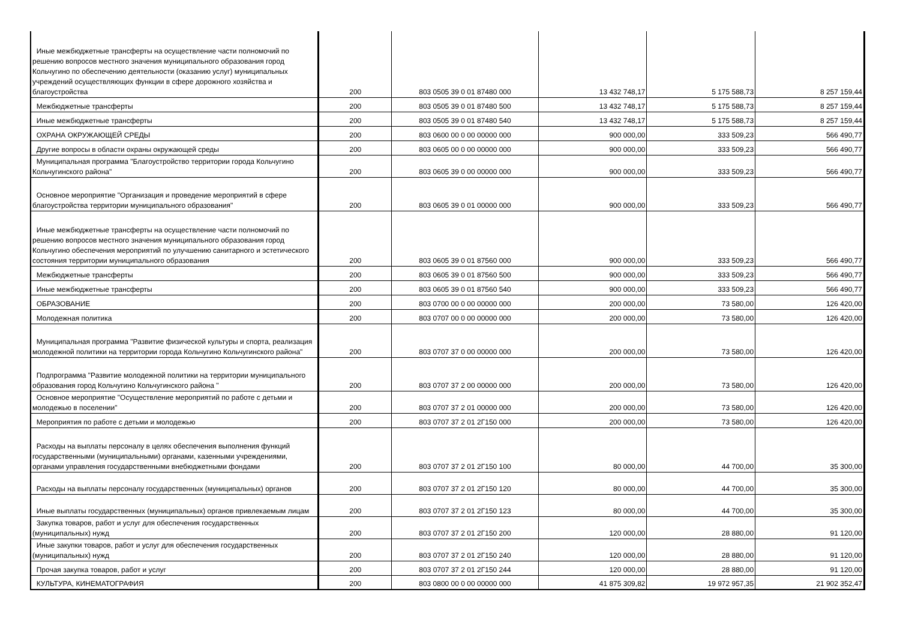| Иные межбюджетные трансферты на осуществление части полномочий по решению вопросов местного значения муниципального образования город Кольчугино по обеспечению деятельности (оказанию услуг) муниципальных учреждений осуществляющих функции в сфере дорожного хозяйства и благоустройства | 200 | 803 0505 39 0 01 87480 000 | 13 432 748,17 | 5 175 588,73 | 8 257 159,44 |
| Межбюджетные трансферты | 200 | 803 0505 39 0 01 87480 500 | 13 432 748,17 | 5 175 588,73 | 8 257 159,44 |
| Иные межбюджетные трансферты | 200 | 803 0505 39 0 01 87480 540 | 13 432 748,17 | 5 175 588,73 | 8 257 159,44 |
| ОХРАНА ОКРУЖАЮЩЕЙ СРЕДЫ | 200 | 803 0600 00 0 00 00000 000 | 900 000,00 | 333 509,23 | 566 490,77 |
| Другие вопросы в области охраны окружающей среды | 200 | 803 0605 00 0 00 00000 000 | 900 000,00 | 333 509,23 | 566 490,77 |
| Муниципальная программа "Благоустройство территории города Кольчугино Кольчугинского района" | 200 | 803 0605 39 0 00 00000 000 | 900 000,00 | 333 509,23 | 566 490,77 |
| Основное мероприятие "Организация и проведение мероприятий в сфере благоустройства территории муниципального образования" | 200 | 803 0605 39 0 01 00000 000 | 900 000,00 | 333 509,23 | 566 490,77 |
| Иные межбюджетные трансферты на осуществление части полномочий по решению вопросов местного значения муниципального образования город Кольчугино обеспечения мероприятий по улучшению санитарного и эстетического состояния территории муниципального образования | 200 | 803 0605 39 0 01 87560 000 | 900 000,00 | 333 509,23 | 566 490,77 |
| Межбюджетные трансферты | 200 | 803 0605 39 0 01 87560 500 | 900 000,00 | 333 509,23 | 566 490,77 |
| Иные межбюджетные трансферты | 200 | 803 0605 39 0 01 87560 540 | 900 000,00 | 333 509,23 | 566 490,77 |
| ОБРАЗОВАНИЕ | 200 | 803 0700 00 0 00 00000 000 | 200 000,00 | 73 580,00 | 126 420,00 |
| Молодежная политика | 200 | 803 0707 00 0 00 00000 000 | 200 000,00 | 73 580,00 | 126 420,00 |
| Муниципальная программа "Развитие физической культуры и спорта, реализация молодежной политики на территории города Кольчугино Кольчугинского района" | 200 | 803 0707 37 0 00 00000 000 | 200 000,00 | 73 580,00 | 126 420,00 |
| Подпрограмма "Развитие молодежной политики на территории муниципального образования город Кольчугино Кольчугинского района " | 200 | 803 0707 37 2 00 00000 000 | 200 000,00 | 73 580,00 | 126 420,00 |
| Основное мероприятие "Осуществление мероприятий по работе с детьми и молодежью в поселении" | 200 | 803 0707 37 2 01 00000 000 | 200 000,00 | 73 580,00 | 126 420,00 |
| Мероприятия по работе с детьми и молодежью | 200 | 803 0707 37 2 01 2Г150 000 | 200 000,00 | 73 580,00 | 126 420,00 |
| Расходы на выплаты персоналу в целях обеспечения выполнения функций государственными (муниципальными) органами, казенными учреждениями, органами управления государственными внебюджетными фондами | 200 | 803 0707 37 2 01 2Г150 100 | 80 000,00 | 44 700,00 | 35 300,00 |
| Расходы на выплаты персоналу государственных (муниципальных) органов | 200 | 803 0707 37 2 01 2Г150 120 | 80 000,00 | 44 700,00 | 35 300,00 |
| Иные выплаты государственных (муниципальных) органов привлекаемым лицам | 200 | 803 0707 37 2 01 2Г150 123 | 80 000,00 | 44 700,00 | 35 300,00 |
| Закупка товаров, работ и услуг для обеспечения государственных (муниципальных) нужд | 200 | 803 0707 37 2 01 2Г150 200 | 120 000,00 | 28 880,00 | 91 120,00 |
| Иные закупки товаров, работ и услуг для обеспечения государственных (муниципальных) нужд | 200 | 803 0707 37 2 01 2Г150 240 | 120 000,00 | 28 880,00 | 91 120,00 |
| Прочая закупка товаров, работ и услуг | 200 | 803 0707 37 2 01 2Г150 244 | 120 000,00 | 28 880,00 | 91 120,00 |
| КУЛЬТУРА, КИНЕМАТОГРАФИЯ | 200 | 803 0800 00 0 00 00000 000 | 41 875 309,82 | 19 972 957,35 | 21 902 352,47 |